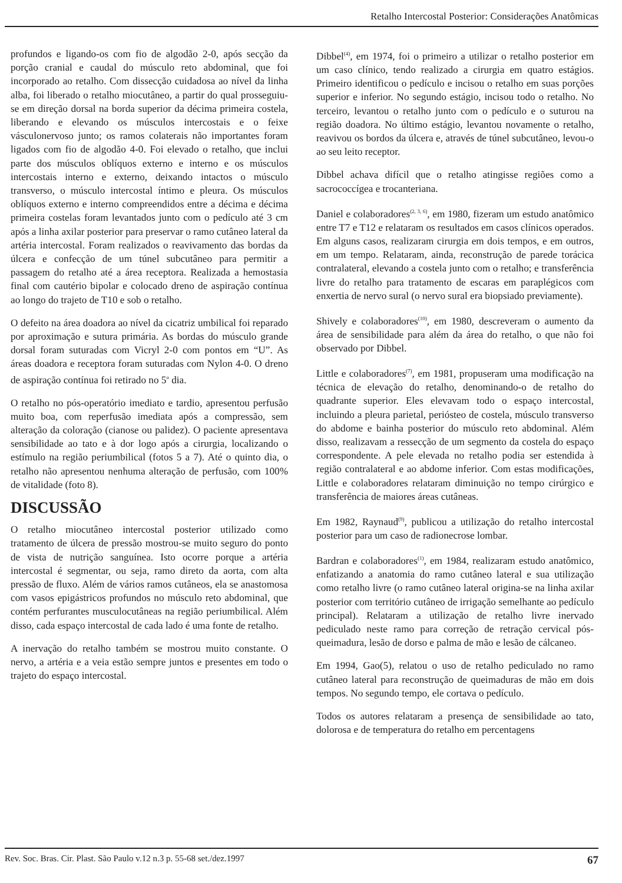Retalho Intercostal Posterior: Considerações Anatômicas
profundos e ligando-os com fio de algodão 2-0, após secção da porção cranial e caudal do músculo reto abdominal, que foi incorporado ao retalho. Com dissecção cuidadosa ao nível da linha alba, foi liberado o retalho miocutâneo, a partir do qual prosseguiu-se em direção dorsal na borda superior da décima primeira costela, liberando e elevando os músculos intercostais e o feixe vásculonervoso junto; os ramos colaterais não importantes foram ligados com fio de algodão 4-0. Foi elevado o retalho, que inclui parte dos músculos oblíquos externo e interno e os músculos intercostais interno e externo, deixando intactos o músculo transverso, o músculo intercostal íntimo e pleura. Os músculos oblíquos externo e interno compreendidos entre a décima e décima primeira costelas foram levantados junto com o pedículo até 3 cm após a linha axilar posterior para preservar o ramo cutâneo lateral da artéria intercostal. Foram realizados o reavivamento das bordas da úlcera e confecção de um túnel subcutâneo para permitir a passagem do retalho até a área receptora. Realizada a hemostasia final com cautério bipolar e colocado dreno de aspiração contínua ao longo do trajeto de T10 e sob o retalho.
O defeito na área doadora ao nível da cicatriz umbilical foi reparado por aproximação e sutura primária. As bordas do músculo grande dorsal foram suturadas com Vicryl 2-0 com pontos em “U”. As áreas doadora e receptora foram suturadas com Nylon 4-0. O dreno de aspiração contínua foi retirado no 5<sup>o</sup> dia.
O retalho no pós-operatório imediato e tardio, apresentou perfusão muito boa, com reperfusão imediata após a compressão, sem alteração da coloração (cianose ou palidez). O paciente apresentava sensibilidade ao tato e à dor logo após a cirurgia, localizando o estímulo na região periumbilical (fotos 5 a 7). Até o quinto dia, o retalho não apresentou nenhuma alteração de perfusão, com 100% de vitalidade (foto 8).
DISCUSSÃO
O retalho miocutâneo intercostal posterior utilizado como tratamento de úlcera de pressão mostrou-se muito seguro do ponto de vista de nutrição sanguínea. Isto ocorre porque a artéria intercostal é segmentar, ou seja, ramo direto da aorta, com alta pressão de fluxo. Além de vários ramos cutâneos, ela se anastomosa com vasos epigástricos profundos no músculo reto abdominal, que contém perfurantes musculocutâneas na região periumbilical. Além disso, cada espaço intercostal de cada lado é uma fonte de retalho.
A inervação do retalho também se mostrou muito constante. O nervo, a artéria e a veia estão sempre juntos e presentes em todo o trajeto do espaço intercostal.
Dibbel<sup>(4)</sup>, em 1974, foi o primeiro a utilizar o retalho posterior em um caso clínico, tendo realizado a cirurgia em quatro estágios. Primeiro identificou o pedículo e incisou o retalho em suas porções superior e inferior. No segundo estágio, incisou todo o retalho. No terceiro, levantou o retalho junto com o pedículo e o suturou na região doadora. No último estágio, levantou novamente o retalho, reavivou os bordos da úlcera e, através de túnel subcutâneo, levou-o ao seu leito receptor.
Dibbel achava difícil que o retalho atingisse regiões como a sacrococcígea e trocanteriana.
Daniel e colaboradores<sup>(2, 3, 6)</sup>, em 1980, fizeram um estudo anatômico entre T7 e T12 e relataram os resultados em casos clínicos operados. Em alguns casos, realizaram cirurgia em dois tempos, e em outros, em um tempo. Relataram, ainda, reconstrução de parede torácica contralateral, elevando a costela junto com o retalho; e transferência livre do retalho para tratamento de escaras em paraplégicos com enxertia de nervo sural (o nervo sural era biopsiado previamente).
Shively e colaboradores<sup>(10)</sup>, em 1980, descreveram o aumento da área de sensibilidade para além da área do retalho, o que não foi observado por Dibbel.
Little e colaboradores<sup>(7)</sup>, em 1981, propuseram uma modificação na técnica de elevação do retalho, denominando-o de retalho do quadrante superior. Eles elevavam todo o espaço intercostal, incluindo a pleura parietal, periósteo de costela, músculo transverso do abdome e bainha posterior do músculo reto abdominal. Além disso, realizavam a ressecção de um segmento da costela do espaço correspondente. A pele elevada no retalho podia ser estendida à região contralateral e ao abdome inferior. Com estas modificações, Little e colaboradores relataram diminuição no tempo cirúrgico e transferência de maiores áreas cutâneas.
Em 1982, Raynaud<sup>(9)</sup>, publicou a utilização do retalho intercostal posterior para um caso de radionecrose lombar.
Bardran e colaboradores<sup>(1)</sup>, em 1984, realizaram estudo anatômico, enfatizando a anatomia do ramo cutâneo lateral e sua utilização como retalho livre (o ramo cutâneo lateral origina-se na linha axilar posterior com território cutâneo de irrigação semelhante ao pedículo principal). Relataram a utilização de retalho livre inervado pediculado neste ramo para correção de retração cervical pós-queimadura, lesão de dorso e palma de mão e lesão de cálcaneo.
Em 1994, Gao(5), relatou o uso de retalho pediculado no ramo cutâneo lateral para reconstrução de queimaduras de mão em dois tempos. No segundo tempo, ele cortava o pedículo.
Todos os autores relataram a presença de sensibilidade ao tato, dolorosa e de temperatura do retalho em percentagens
Rev. Soc. Bras. Cir. Plast. São Paulo v.12 n.3 p. 55-68 set./dez.1997 67